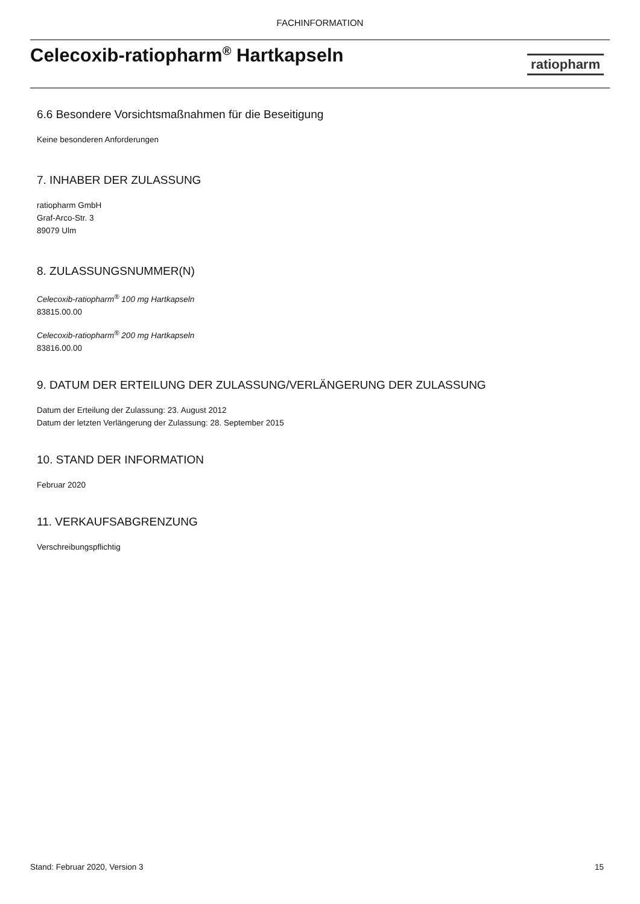FACHINFORMATION
Celecoxib-ratiopharm<sup>®</sup> Hartkapseln
ratiopharm
6.6 Besondere Vorsichtsmaßnahmen für die Beseitigung
Keine besonderen Anforderungen
7. INHABER DER ZULASSUNG
ratiopharm GmbH
Graf-Arco-Str. 3
89079 Ulm
8. ZULASSUNGSNUMMER(N)
Celecoxib-ratiopharm<sup>®</sup> 100 mg Hartkapseln
83815.00.00
Celecoxib-ratiopharm<sup>®</sup> 200 mg Hartkapseln
83816.00.00
9. DATUM DER ERTEILUNG DER ZULASSUNG/VERLÄNGERUNG DER ZULASSUNG
Datum der Erteilung der Zulassung: 23. August 2012
Datum der letzten Verlängerung der Zulassung: 28. September 2015
10. STAND DER INFORMATION
Februar 2020
11. VERKAUFSABGRENZUNG
Verschreibungspflichtig
Stand: Februar 2020, Version 3 15